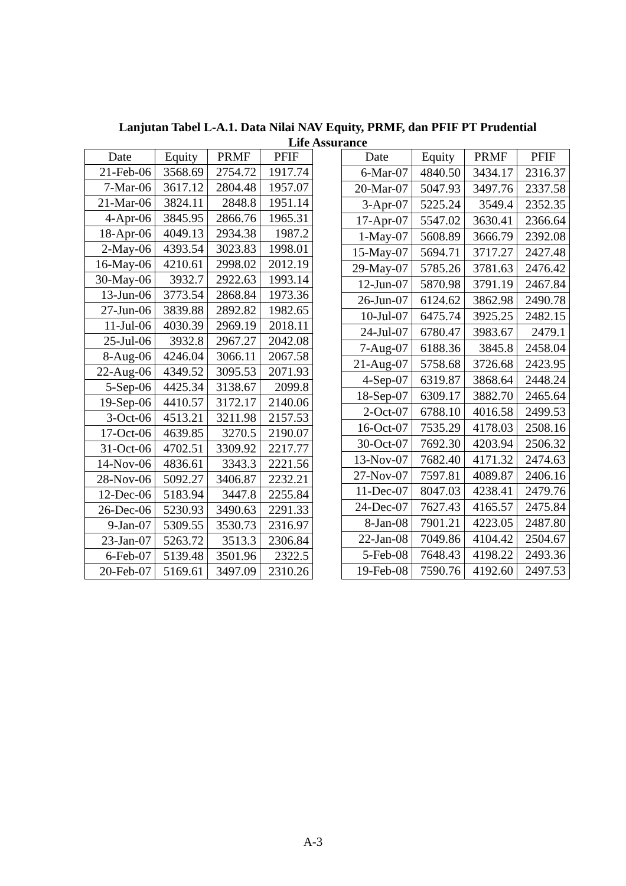Lanjutan Tabel L-A.1. Data Nilai NAV Equity, PRMF, dan PFIF PT Prudential Life Assurance
| Date | Equity | PRMF | PFIF |
| --- | --- | --- | --- |
| 21-Feb-06 | 3568.69 | 2754.72 | 1917.74 |
| 7-Mar-06 | 3617.12 | 2804.48 | 1957.07 |
| 21-Mar-06 | 3824.11 | 2848.8 | 1951.14 |
| 4-Apr-06 | 3845.95 | 2866.76 | 1965.31 |
| 18-Apr-06 | 4049.13 | 2934.38 | 1987.2 |
| 2-May-06 | 4393.54 | 3023.83 | 1998.01 |
| 16-May-06 | 4210.61 | 2998.02 | 2012.19 |
| 30-May-06 | 3932.7 | 2922.63 | 1993.14 |
| 13-Jun-06 | 3773.54 | 2868.84 | 1973.36 |
| 27-Jun-06 | 3839.88 | 2892.82 | 1982.65 |
| 11-Jul-06 | 4030.39 | 2969.19 | 2018.11 |
| 25-Jul-06 | 3932.8 | 2967.27 | 2042.08 |
| 8-Aug-06 | 4246.04 | 3066.11 | 2067.58 |
| 22-Aug-06 | 4349.52 | 3095.53 | 2071.93 |
| 5-Sep-06 | 4425.34 | 3138.67 | 2099.8 |
| 19-Sep-06 | 4410.57 | 3172.17 | 2140.06 |
| 3-Oct-06 | 4513.21 | 3211.98 | 2157.53 |
| 17-Oct-06 | 4639.85 | 3270.5 | 2190.07 |
| 31-Oct-06 | 4702.51 | 3309.92 | 2217.77 |
| 14-Nov-06 | 4836.61 | 3343.3 | 2221.56 |
| 28-Nov-06 | 5092.27 | 3406.87 | 2232.21 |
| 12-Dec-06 | 5183.94 | 3447.8 | 2255.84 |
| 26-Dec-06 | 5230.93 | 3490.63 | 2291.33 |
| 9-Jan-07 | 5309.55 | 3530.73 | 2316.97 |
| 23-Jan-07 | 5263.72 | 3513.3 | 2306.84 |
| 6-Feb-07 | 5139.48 | 3501.96 | 2322.5 |
| 20-Feb-07 | 5169.61 | 3497.09 | 2310.26 |
| Date | Equity | PRMF | PFIF |
| --- | --- | --- | --- |
| 6-Mar-07 | 4840.50 | 3434.17 | 2316.37 |
| 20-Mar-07 | 5047.93 | 3497.76 | 2337.58 |
| 3-Apr-07 | 5225.24 | 3549.4 | 2352.35 |
| 17-Apr-07 | 5547.02 | 3630.41 | 2366.64 |
| 1-May-07 | 5608.89 | 3666.79 | 2392.08 |
| 15-May-07 | 5694.71 | 3717.27 | 2427.48 |
| 29-May-07 | 5785.26 | 3781.63 | 2476.42 |
| 12-Jun-07 | 5870.98 | 3791.19 | 2467.84 |
| 26-Jun-07 | 6124.62 | 3862.98 | 2490.78 |
| 10-Jul-07 | 6475.74 | 3925.25 | 2482.15 |
| 24-Jul-07 | 6780.47 | 3983.67 | 2479.1 |
| 7-Aug-07 | 6188.36 | 3845.8 | 2458.04 |
| 21-Aug-07 | 5758.68 | 3726.68 | 2423.95 |
| 4-Sep-07 | 6319.87 | 3868.64 | 2448.24 |
| 18-Sep-07 | 6309.17 | 3882.70 | 2465.64 |
| 2-Oct-07 | 6788.10 | 4016.58 | 2499.53 |
| 16-Oct-07 | 7535.29 | 4178.03 | 2508.16 |
| 30-Oct-07 | 7692.30 | 4203.94 | 2506.32 |
| 13-Nov-07 | 7682.40 | 4171.32 | 2474.63 |
| 27-Nov-07 | 7597.81 | 4089.87 | 2406.16 |
| 11-Dec-07 | 8047.03 | 4238.41 | 2479.76 |
| 24-Dec-07 | 7627.43 | 4165.57 | 2475.84 |
| 8-Jan-08 | 7901.21 | 4223.05 | 2487.80 |
| 22-Jan-08 | 7049.86 | 4104.42 | 2504.67 |
| 5-Feb-08 | 7648.43 | 4198.22 | 2493.36 |
| 19-Feb-08 | 7590.76 | 4192.60 | 2497.53 |
A-3